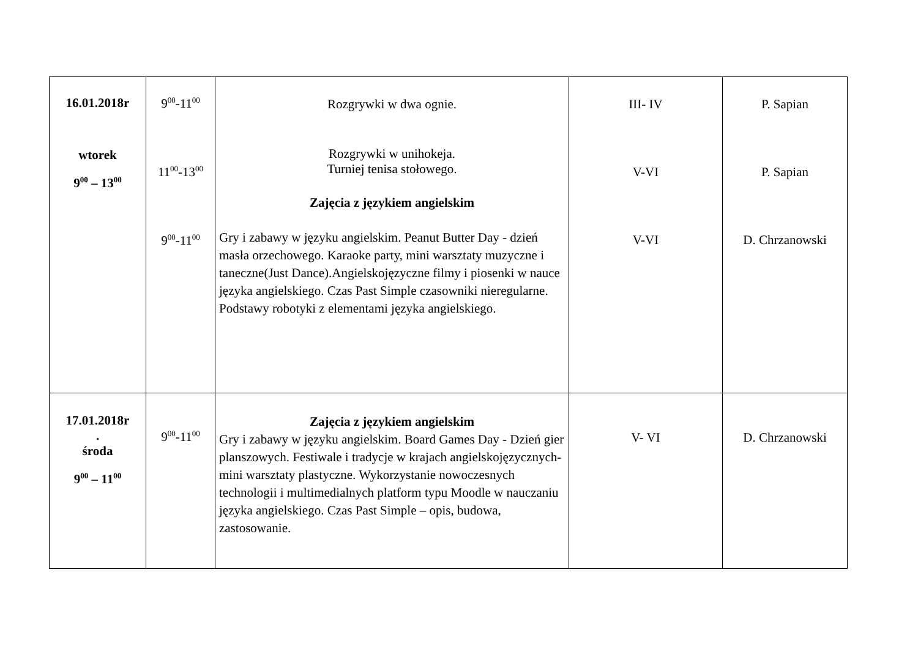| 16.01.2018r wtorek 9<sup>00</sup> – 13<sup>00</sup> | 9<sup>00</sup>-11<sup>00</sup> 11<sup>00</sup>-13<sup>00</sup> 9<sup>00</sup>-11<sup>00</sup> | Rozgrywki w dwa ognie. Rozgrywki w unihokeja. Turniej tenisa stołowego. Zajęcia z językiem angielskim Gry i zabawy w języku angielskim. Peanut Butter Day - dzień masła orzechowego. Karaoke party, mini warsztaty muzyczne i taneczne(Just Dance).Angielskojęzyczne filmy i piosenki w nauce języka angielskiego. Czas Past Simple czasowniki nieregularne. Podstawy robotyki z elementami języka angielskiego. | III- IV V-VI V-VI | P. Sapian P. Sapian D. Chrzanowski |
| 17.01.2018r . środa 9<sup>00</sup> – 11<sup>00</sup> | 9<sup>00</sup>-11<sup>00</sup> | Zajęcia z językiem angielskim Gry i zabawy w języku angielskim. Board Games Day - Dzień gier planszowych. Festiwale i tradycje w krajach angielskojęzycznych-mini warsztaty plastyczne. Wykorzystanie nowoczesnych technologii i multimedialnych platform typu Moodle w nauczaniu języka angielskiego. Czas Past Simple – opis, budowa, zastosowanie. | V- VI | D. Chrzanowski |